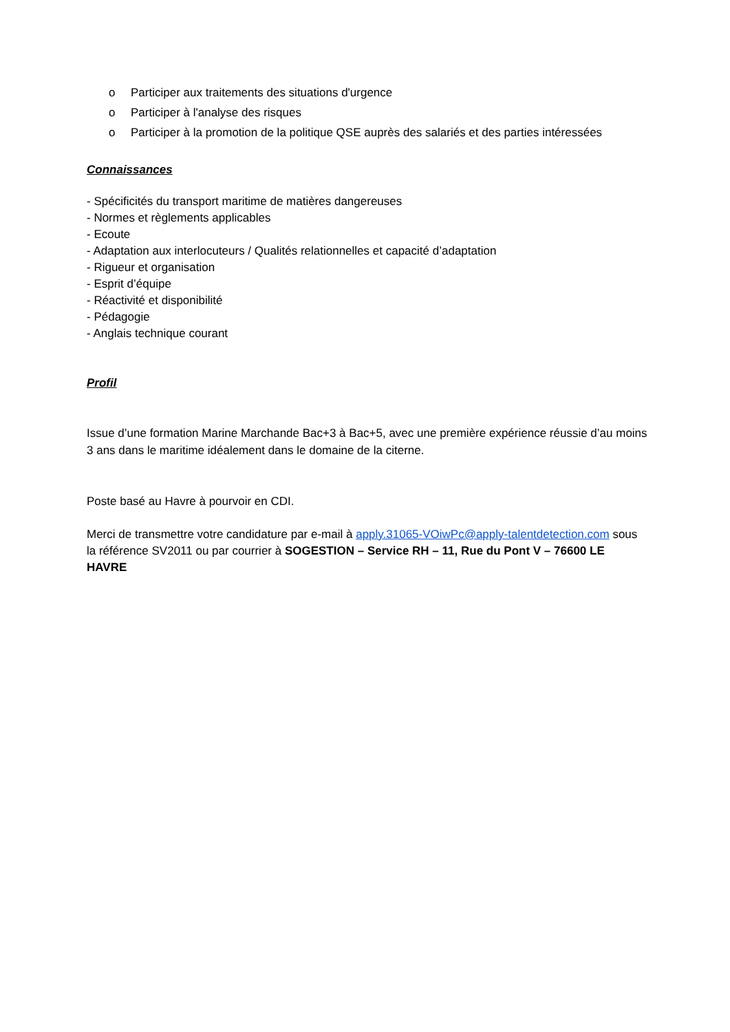o Participer aux traitements des situations d'urgence
o Participer à l'analyse des risques
o Participer à la promotion de la politique QSE auprès des salariés et des parties intéressées
Connaissances
- Spécificités du transport maritime de matières dangereuses
- Normes et règlements applicables
- Ecoute
- Adaptation aux interlocuteurs / Qualités relationnelles et capacité d’adaptation
- Rigueur et organisation
- Esprit d’équipe
- Réactivité et disponibilité
- Pédagogie
- Anglais technique courant
Profil
Issue d’une formation Marine Marchande Bac+3 à Bac+5, avec une première expérience réussie d’au moins 3 ans dans le maritime idéalement dans le domaine de la citerne.
Poste basé au Havre à pourvoir en CDI.
Merci de transmettre votre candidature par e-mail à apply.31065-VOiwPc@apply-talentdetection.com sous la référence SV2011 ou par courrier à SOGESTION – Service RH – 11, Rue du Pont V – 76600 LE HAVRE